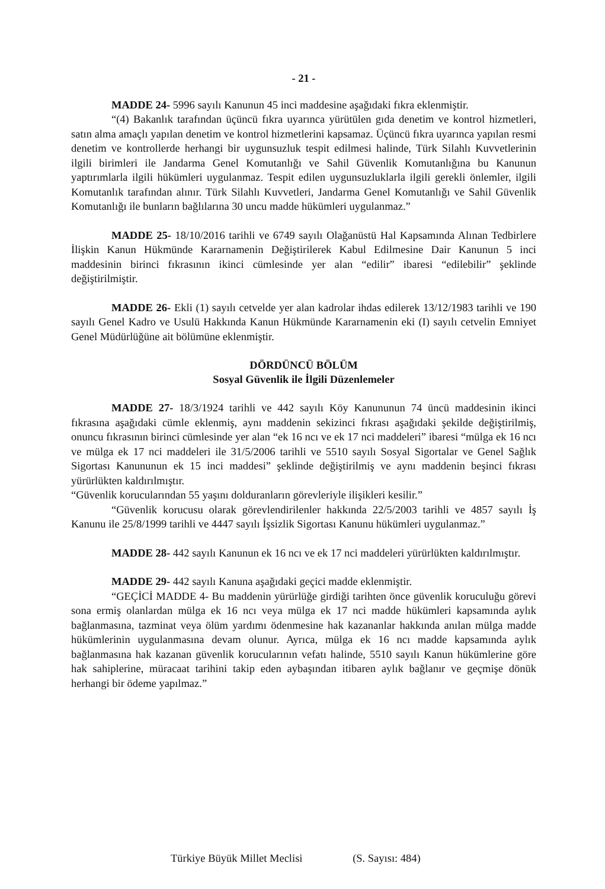- 21 -
MADDE 24- 5996 sayılı Kanunun 45 inci maddesine aşağıdaki fıkra eklenmiştir.
“(4) Bakanlık tarafından üçüncü fıkra uyarınca yürütülen gıda denetim ve kontrol hizmetleri, satın alma amaçlı yapılan denetim ve kontrol hizmetlerini kapsamaz. Üçüncü fıkra uyarınca yapılan resmi denetim ve kontrollerde herhangi bir uygunsuzluk tespit edilmesi halinde, Türk Silahlı Kuvvetlerinin ilgili birimleri ile Jandarma Genel Komutanlığı ve Sahil Güvenlik Komutanlığına bu Kanunun yaptırımlarla ilgili hükümleri uygulanmaz. Tespit edilen uygunsuzluklarla ilgili gerekli önlemler, ilgili Komutanlık tarafından alınır. Türk Silahlı Kuvvetleri, Jandarma Genel Komutanlığı ve Sahil Güvenlik Komutanlığı ile bunların bağlılarına 30 uncu madde hükümleri uygulanmaz.”
MADDE 25- 18/10/2016 tarihli ve 6749 sayılı Olağanüstü Hal Kapsamında Alınan Tedbirlere İlişkin Kanun Hükmünde Kararnamenin Değiştirilerek Kabul Edilmesine Dair Kanunun 5 inci maddesinin birinci fıkrasının ikinci cümlesinde yer alan “edilir” ibaresi “edilebilir” şeklinde değiştirilmiştir.
MADDE 26- Ekli (1) sayılı cetvelde yer alan kadrolar ihdas edilerek 13/12/1983 tarihli ve 190 sayılı Genel Kadro ve Usulü Hakkında Kanun Hükmünde Kararnamenin eki (I) sayılı cetvelin Emniyet Genel Müdürlüğüne ait bölümüne eklenmiştir.
DÖRDÜNCÜ BÖLÜM
Sosyal Güvenlik ile İlgili Düzenlemeler
MADDE 27- 18/3/1924 tarihli ve 442 sayılı Köy Kanununun 74 üncü maddesinin ikinci fıkrasına aşağıdaki cümle eklenmiş, aynı maddenin sekizinci fıkrası aşağıdaki şekilde değiştirilmiş, onuncu fıkrasının birinci cümlesinde yer alan “ek 16 ncı ve ek 17 nci maddeleri” ibaresi “mülga ek 16 ncı ve mülga ek 17 nci maddeleri ile 31/5/2006 tarihli ve 5510 sayılı Sosyal Sigortalar ve Genel Sağlık Sigortası Kanununun ek 15 inci maddesi” şeklinde değiştirilmiş ve aynı maddenin beşinci fıkrası yürürlükten kaldırılmıştır.
“Güvenlik korucularından 55 yaşını dolduranların görevleriyle ilişikleri kesilir.”
“Güvenlik korucusu olarak görevlendirilenler hakkında 22/5/2003 tarihli ve 4857 sayılı İş Kanunu ile 25/8/1999 tarihli ve 4447 sayılı İşsizlik Sigortası Kanunu hükümleri uygulanmaz.”
MADDE 28- 442 sayılı Kanunun ek 16 ncı ve ek 17 nci maddeleri yürürlükten kaldırılmıştır.
MADDE 29- 442 sayılı Kanuna aşağıdaki geçici madde eklenmiştir.
“GEÇİCİ MADDE 4- Bu maddenin yürürlüğe girdiği tarihten önce güvenlik koruculuğu görevi sona ermiş olanlardan mülga ek 16 ncı veya mülga ek 17 nci madde hükümleri kapsamında aylık bağlanmasına, tazminat veya ölüm yardımı ödenmesine hak kazananlar hakkında anılan mülga madde hükümlerinin uygulanmasına devam olunur. Ayrıca, mülga ek 16 ncı madde kapsamında aylık bağlanmasına hak kazanan güvenlik korucularının vefatı halinde, 5510 sayılı Kanun hükümlerine göre hak sahiplerine, müracaat tarihini takip eden aybaşından itibaren aylık bağlanır ve geçmişe dönük herhangi bir ödeme yapılmaz.”
Türkiye Büyük Millet Meclisi (S. Sayısı: 484)